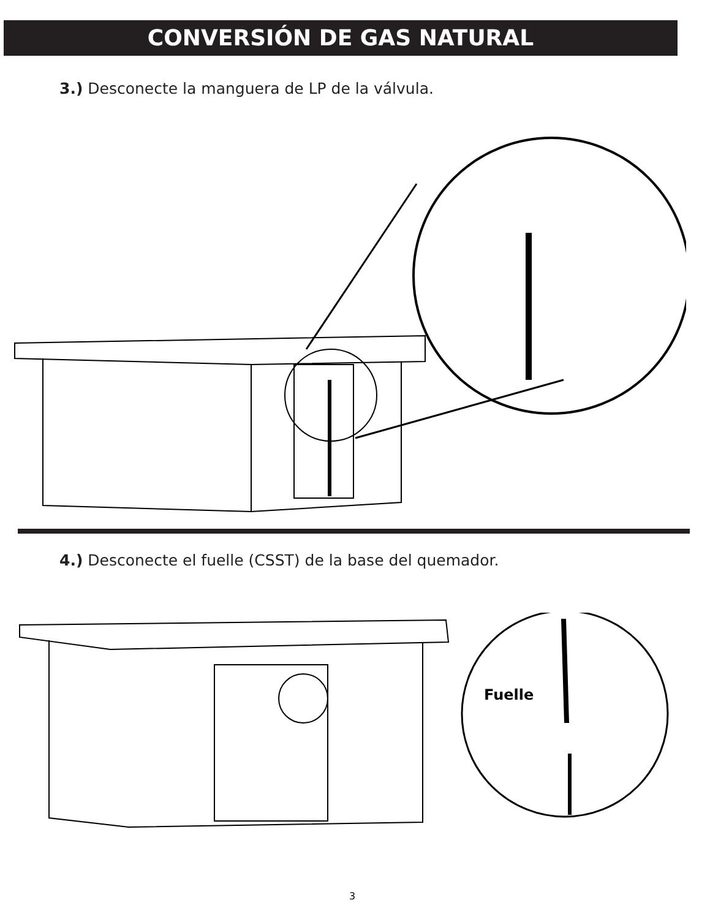CONVERSIÓN DE GAS NATURAL
3.) Desconecte la manguera de LP de la válvula.
4.) Desconecte el fuelle (CSST) de la base del quemador.
Fuelle
3